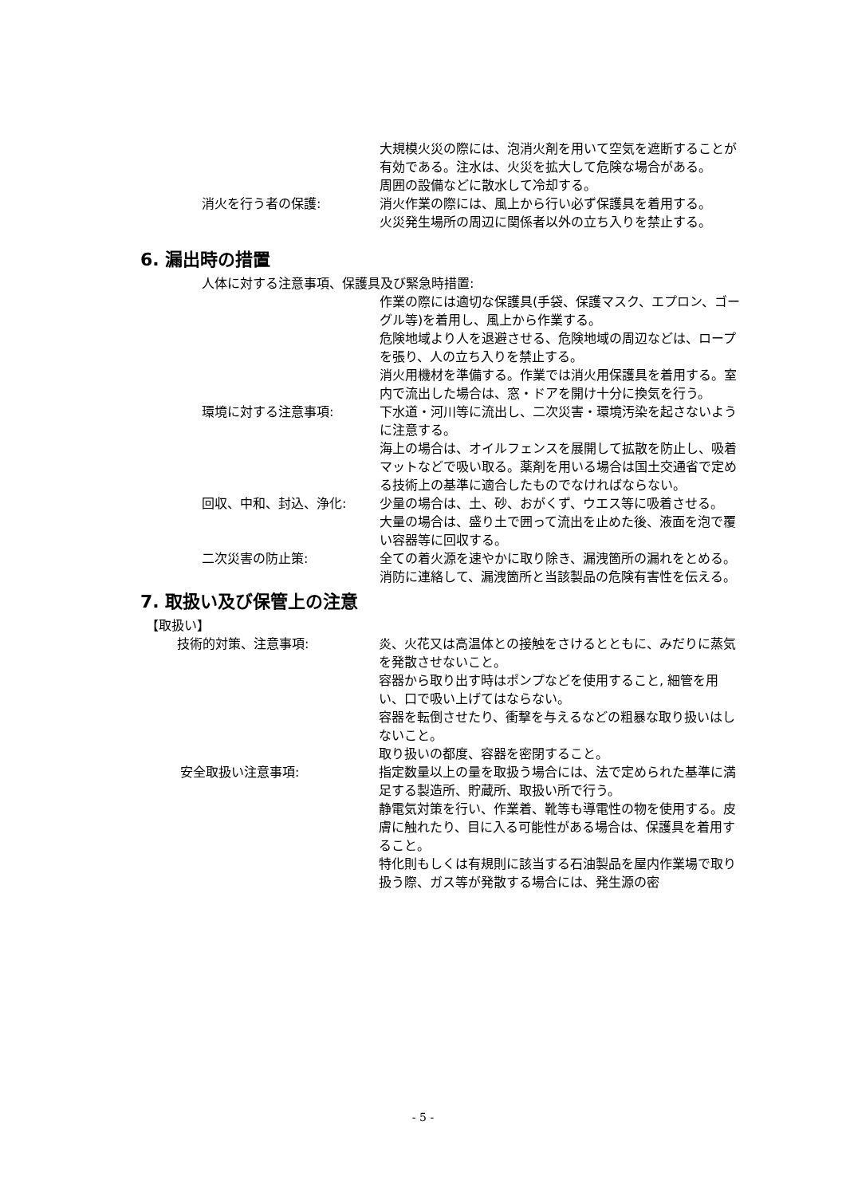大規模火災の際には、泡消火剤を用いて空気を遮断することが有効である。注水は、火災を拡大して危険な場合がある。
周囲の設備などに散水して冷却する。
消火を行う者の保護: 消火作業の際には、風上から行い必ず保護具を着用する。
火災発生場所の周辺に関係者以外の立ち入りを禁止する。
6. 漏出時の措置
人体に対する注意事項、保護具及び緊急時措置:
作業の際には適切な保護具(手袋、保護マスク、エプロン、ゴーグル等)を着用し、風上から作業する。
危険地域より人を退避させる、危険地域の周辺などは、ロープを張り、人の立ち入りを禁止する。
消火用機材を準備する。作業では消火用保護具を着用する。室内で流出した場合は、窓・ドアを開け十分に換気を行う。
環境に対する注意事項: 下水道・河川等に流出し、二次災害・環境汚染を起さないように注意する。
海上の場合は、オイルフェンスを展開して拡散を防止し、吸着マットなどで吸い取る。薬剤を用いる場合は国土交通省で定める技術上の基準に適合したものでなければならない。
回収、中和、封込、浄化: 少量の場合は、土、砂、おがくず、ウエス等に吸着させる。
大量の場合は、盛り土で囲って流出を止めた後、液面を泡で覆い容器等に回収する。
二次災害の防止策: 全ての着火源を速やかに取り除き、漏洩箇所の漏れをとめる。
消防に連絡して、漏洩箇所と当該製品の危険有害性を伝える。
7. 取扱い及び保管上の注意
【取扱い】
技術的対策、注意事項: 炎、火花又は高温体との接触をさけるとともに、みだりに蒸気を発散させないこと。
容器から取り出す時はポンプなどを使用すること, 細管を用い、口で吸い上げてはならない。
容器を転倒させたり、衝撃を与えるなどの粗暴な取り扱いはしないこと。
取り扱いの都度、容器を密閉すること。
安全取扱い注意事項: 指定数量以上の量を取扱う場合には、法で定められた基準に満足する製造所、貯蔵所、取扱い所で行う。
静電気対策を行い、作業着、靴等も導電性の物を使用する。皮膚に触れたり、目に入る可能性がある場合は、保護具を着用すること。
特化則もしくは有規則に該当する石油製品を屋内作業場で取り扱う際、ガス等が発散する場合には、発生源の密
- 5 -